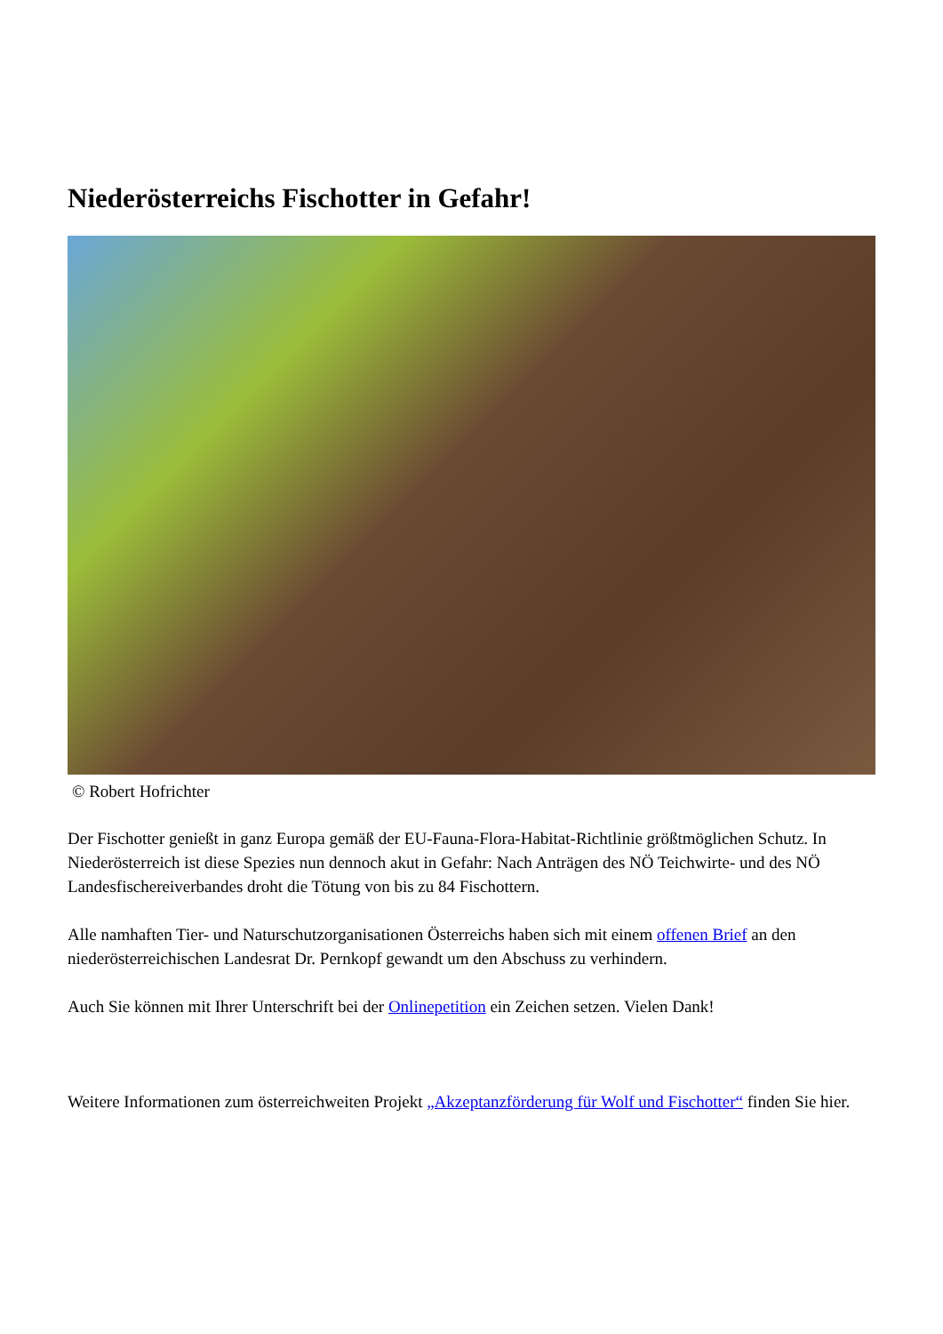Niederösterreichs Fischotter in Gefahr!
© Robert Hofrichter
Der Fischotter genießt in ganz Europa gemäß der EU-Fauna-Flora-Habitat-Richtlinie größtmöglichen Schutz. In Niederösterreich ist diese Spezies nun dennoch akut in Gefahr: Nach Anträgen des NÖ Teichwirte- und des NÖ Landesfischereiverbandes droht die Tötung von bis zu 84 Fischottern.
Alle namhaften Tier- und Naturschutzorganisationen Österreichs haben sich mit einem offenen Brief an den niederösterreichischen Landesrat Dr. Pernkopf gewandt um den Abschuss zu verhindern.
Auch Sie können mit Ihrer Unterschrift bei der Onlinepetition ein Zeichen setzen. Vielen Dank!
Weitere Informationen zum österreichweiten Projekt „Akzeptanzförderung für Wolf und Fischotter“ finden Sie hier.